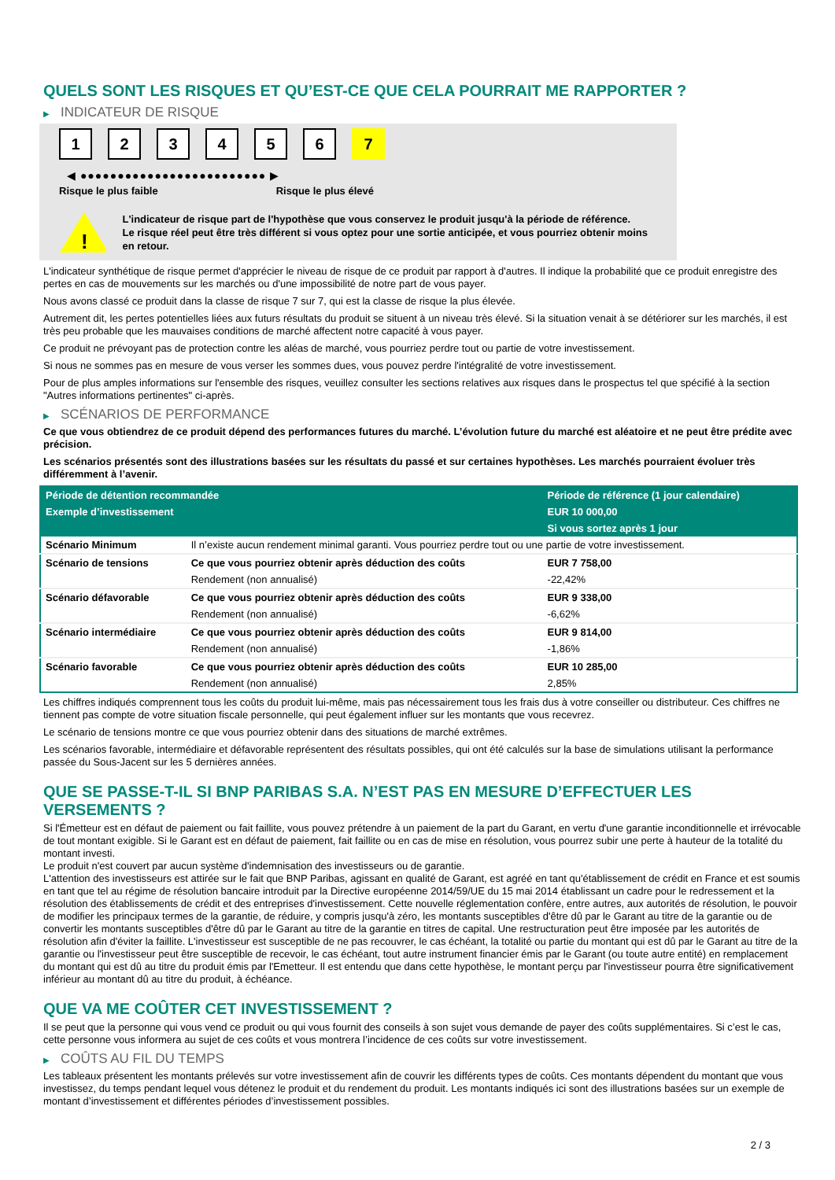QUELS SONT LES RISQUES ET QU’EST-CE QUE CELA POURRAIT ME RAPPORTER ?
▶ INDICATEUR DE RISQUE
1 2 3 4 5 6 7
◀ ●●●●●●●●●●●●●●●●●●●●●●●●● ▶
Risque le plus faible Risque le plus élevé
!
L'indicateur de risque part de l'hypothèse que vous conservez le produit jusqu'à la période de référence.
Le risque réel peut être très différent si vous optez pour une sortie anticipée, et vous pourriez obtenir moins en retour.
L'indicateur synthétique de risque permet d'apprécier le niveau de risque de ce produit par rapport à d'autres. Il indique la probabilité que ce produit enregistre des pertes en cas de mouvements sur les marchés ou d'une impossibilité de notre part de vous payer.
Nous avons classé ce produit dans la classe de risque 7 sur 7, qui est la classe de risque la plus élevée.
Autrement dit, les pertes potentielles liées aux futurs résultats du produit se situent à un niveau très élevé. Si la situation venait à se détériorer sur les marchés, il est très peu probable que les mauvaises conditions de marché affectent notre capacité à vous payer.
Ce produit ne prévoyant pas de protection contre les aléas de marché, vous pourriez perdre tout ou partie de votre investissement.
Si nous ne sommes pas en mesure de vous verser les sommes dues, vous pouvez perdre l'intégralité de votre investissement.
Pour de plus amples informations sur l'ensemble des risques, veuillez consulter les sections relatives aux risques dans le prospectus tel que spécifié à la section "Autres informations pertinentes" ci-après.
▶ SCÉNARIOS DE PERFORMANCE
Ce que vous obtiendrez de ce produit dépend des performances futures du marché. L’évolution future du marché est aléatoire et ne peut être prédite avec précision.
Les scénarios présentés sont des illustrations basées sur les résultats du passé et sur certaines hypothèses. Les marchés pourraient évoluer très différemment à l’avenir.
| Période de détention recommandée | | Période de référence (1 jour calendaire) |
| --- | --- | --- |
| Exemple d’investissement | | EUR 10 000,00 |
| | | Si vous sortez après 1 jour |
| Scénario Minimum | Il n’existe aucun rendement minimal garanti. Vous pourriez perdre tout ou une partie de votre investissement. | |
| Scénario de tensions | Ce que vous pourriez obtenir après déduction des coûts | EUR 7 758,00 |
| | Rendement (non annualisé) | -22,42% |
| Scénario défavorable | Ce que vous pourriez obtenir après déduction des coûts | EUR 9 338,00 |
| | Rendement (non annualisé) | -6,62% |
| Scénario intermédiaire | Ce que vous pourriez obtenir après déduction des coûts | EUR 9 814,00 |
| | Rendement (non annualisé) | -1,86% |
| Scénario favorable | Ce que vous pourriez obtenir après déduction des coûts | EUR 10 285,00 |
| | Rendement (non annualisé) | 2,85% |
Les chiffres indiqués comprennent tous les coûts du produit lui-même, mais pas nécessairement tous les frais dus à votre conseiller ou distributeur. Ces chiffres ne tiennent pas compte de votre situation fiscale personnelle, qui peut également influer sur les montants que vous recevrez.
Le scénario de tensions montre ce que vous pourriez obtenir dans des situations de marché extrêmes.
Les scénarios favorable, intermédiaire et défavorable représentent des résultats possibles, qui ont été calculés sur la base de simulations utilisant la performance passée du Sous-Jacent sur les 5 dernières années.
QUE SE PASSE-T-IL SI BNP PARIBAS S.A. N’EST PAS EN MESURE D’EFFECTUER LES VERSEMENTS ?
Si l'Émetteur est en défaut de paiement ou fait faillite, vous pouvez prétendre à un paiement de la part du Garant, en vertu d'une garantie inconditionnelle et irrévocable de tout montant exigible. Si le Garant est en défaut de paiement, fait faillite ou en cas de mise en résolution, vous pourrez subir une perte à hauteur de la totalité du montant investi.
Le produit n'est couvert par aucun système d'indemnisation des investisseurs ou de garantie.
L'attention des investisseurs est attirée sur le fait que BNP Paribas, agissant en qualité de Garant, est agréé en tant qu'établissement de crédit en France et est soumis en tant que tel au régime de résolution bancaire introduit par la Directive européenne 2014/59/UE du 15 mai 2014 établissant un cadre pour le redressement et la résolution des établissements de crédit et des entreprises d'investissement. Cette nouvelle réglementation confère, entre autres, aux autorités de résolution, le pouvoir de modifier les principaux termes de la garantie, de réduire, y compris jusqu'à zéro, les montants susceptibles d'être dû par le Garant au titre de la garantie ou de convertir les montants susceptibles d'être dû par le Garant au titre de la garantie en titres de capital. Une restructuration peut être imposée par les autorités de résolution afin d'éviter la faillite. L'investisseur est susceptible de ne pas recouvrer, le cas échéant, la totalité ou partie du montant qui est dû par le Garant au titre de la garantie ou l'investisseur peut être susceptible de recevoir, le cas échéant, tout autre instrument financier émis par le Garant (ou toute autre entité) en remplacement du montant qui est dû au titre du produit émis par l'Emetteur. Il est entendu que dans cette hypothèse, le montant perçu par l'investisseur pourra être significativement inférieur au montant dû au titre du produit, à échéance.
QUE VA ME COÛTER CET INVESTISSEMENT ?
Il se peut que la personne qui vous vend ce produit ou qui vous fournit des conseils à son sujet vous demande de payer des coûts supplémentaires. Si c’est le cas, cette personne vous informera au sujet de ces coûts et vous montrera l’incidence de ces coûts sur votre investissement.
▶ COÛTS AU FIL DU TEMPS
Les tableaux présentent les montants prélevés sur votre investissement afin de couvrir les différents types de coûts. Ces montants dépendent du montant que vous investissez, du temps pendant lequel vous détenez le produit et du rendement du produit. Les montants indiqués ici sont des illustrations basées sur un exemple de montant d’investissement et différentes périodes d’investissement possibles.
2 / 3